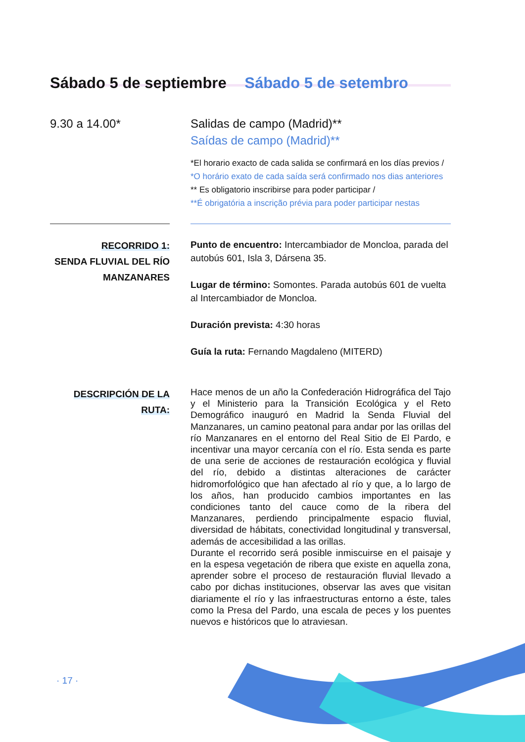Sábado 5 de septiembre Sábado 5 de setembro
9.30 a 14.00* Salidas de campo (Madrid)**
Saídas de campo (Madrid)**
*El horario exacto de cada salida se confirmará en los días previos /
*O horário exato de cada saída será confirmado nos dias anteriores
** Es obligatorio inscribirse para poder participar /
**É obrigatória a inscrição prévia para poder participar nestas
RECORRIDO 1:
SENDA FLUVIAL DEL RÍO MANZANARES
Punto de encuentro: Intercambiador de Moncloa, parada del autobús 601, Isla 3, Dársena 35.
Lugar de término: Somontes. Parada autobús 601 de vuelta al Intercambiador de Moncloa.
Duración prevista: 4:30 horas
Guía la ruta: Fernando Magdaleno (MITERD)
DESCRIPCIÓN DE LA
RUTA:
Hace menos de un año la Confederación Hidrográfica del Tajo y el Ministerio para la Transición Ecológica y el Reto Demográfico inauguró en Madrid la Senda Fluvial del Manzanares, un camino peatonal para andar por las orillas del río Manzanares en el entorno del Real Sitio de El Pardo, e incentivar una mayor cercanía con el río. Esta senda es parte de una serie de acciones de restauración ecológica y fluvial del río, debido a distintas alteraciones de carácter hidromorfológico que han afectado al río y que, a lo largo de los años, han producido cambios importantes en las condiciones tanto del cauce como de la ribera del Manzanares, perdiendo principalmente espacio fluvial, diversidad de hábitats, conectividad longitudinal y transversal, además de accesibilidad a las orillas.
Durante el recorrido será posible inmiscuirse en el paisaje y en la espesa vegetación de ribera que existe en aquella zona, aprender sobre el proceso de restauración fluvial llevado a cabo por dichas instituciones, observar las aves que visitan diariamente el río y las infraestructuras entorno a éste, tales como la Presa del Pardo, una escala de peces y los puentes nuevos e históricos que lo atraviesan.
· 17 ·